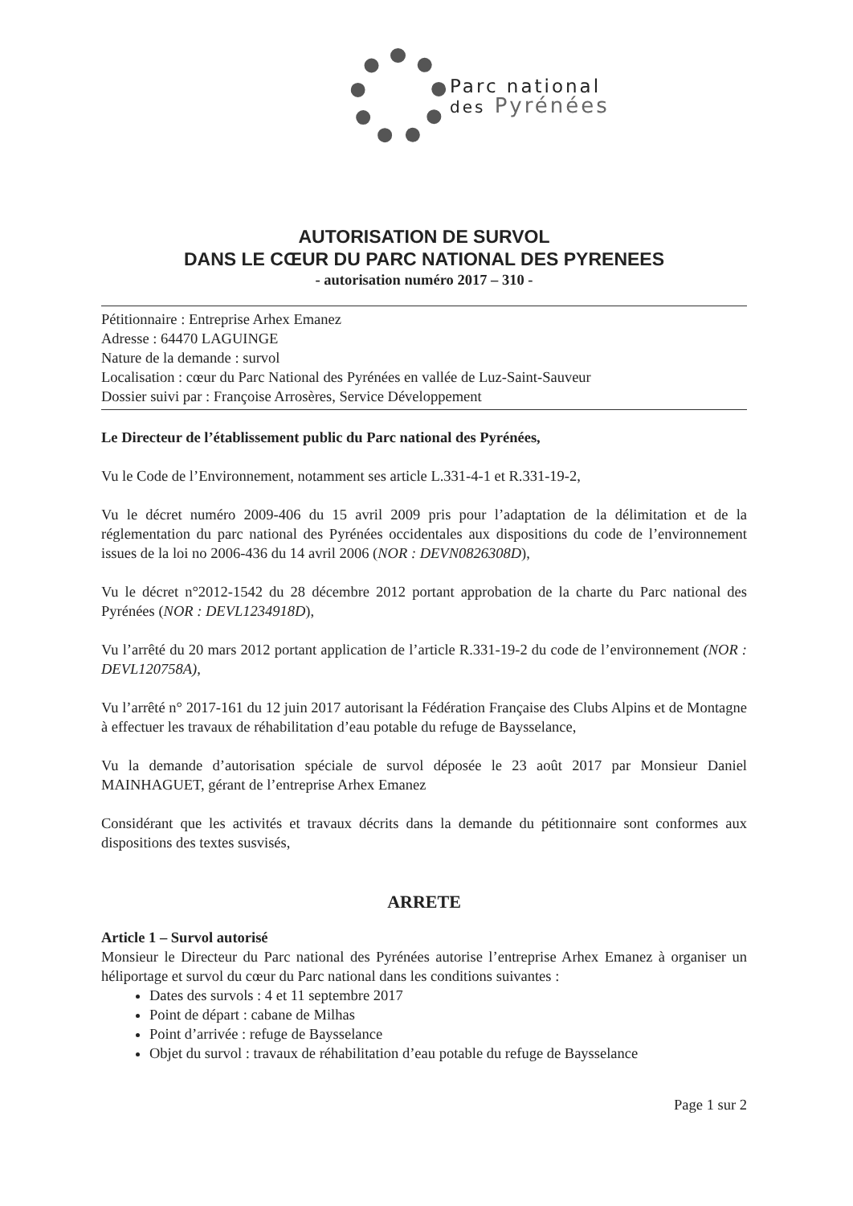Parc national
des Pyrénées
AUTORISATION DE SURVOL
DANS LE CŒUR DU PARC NATIONAL DES PYRENEES
- autorisation numéro 2017 – 310 -
Pétitionnaire : Entreprise Arhex Emanez
Adresse : 64470 LAGUINGE
Nature de la demande : survol
Localisation : cœur du Parc National des Pyrénées en vallée de Luz-Saint-Sauveur
Dossier suivi par : Françoise Arrosères, Service Développement
Le Directeur de l’établissement public du Parc national des Pyrénées,
Vu le Code de l’Environnement, notamment ses article L.331-4-1 et R.331-19-2,
Vu le décret numéro 2009-406 du 15 avril 2009 pris pour l’adaptation de la délimitation et de la réglementation du parc national des Pyrénées occidentales aux dispositions du code de l’environnement issues de la loi no 2006-436 du 14 avril 2006 (NOR : DEVN0826308D),
Vu le décret n°2012-1542 du 28 décembre 2012 portant approbation de la charte du Parc national des Pyrénées (NOR : DEVL1234918D),
Vu l’arrêté du 20 mars 2012 portant application de l’article R.331-19-2 du code de l’environnement (NOR : DEVL120758A),
Vu l’arrêté n° 2017-161 du 12 juin 2017 autorisant la Fédération Française des Clubs Alpins et de Montagne à effectuer les travaux de réhabilitation d’eau potable du refuge de Baysselance,
Vu la demande d’autorisation spéciale de survol déposée le 23 août 2017 par Monsieur Daniel MAINHAGUET, gérant de l’entreprise Arhex Emanez
Considérant que les activités et travaux décrits dans la demande du pétitionnaire sont conformes aux dispositions des textes susvisés,
ARRETE
Article 1 – Survol autorisé
Monsieur le Directeur du Parc national des Pyrénées autorise l’entreprise Arhex Emanez à organiser un héliportage et survol du cœur du Parc national dans les conditions suivantes :
Dates des survols : 4 et 11 septembre 2017
Point de départ : cabane de Milhas
Point d’arrivée : refuge de Baysselance
Objet du survol : travaux de réhabilitation d’eau potable du refuge de Baysselance
Page 1 sur 2